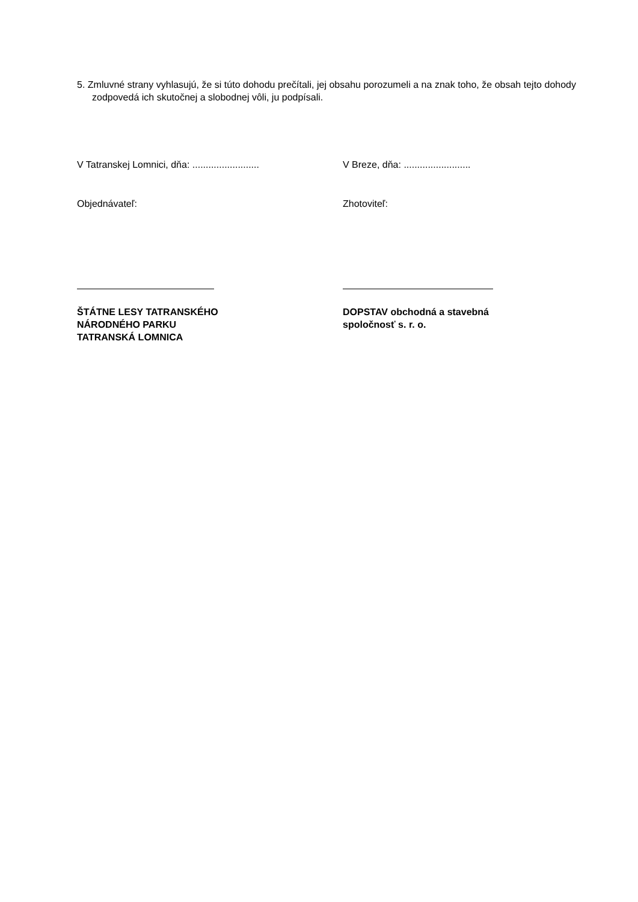5. Zmluvné strany vyhlasujú, že si túto dohodu prečítali, jej obsahu porozumeli a na znak toho, že obsah tejto dohody zodpovedá ich skutočnej a slobodnej vôli, ju podpísali.
V Tatranskej Lomnici, dňa: .........................
V Breze, dňa: .........................
Objednávateľ: Zhotoviteľ:
ŠTÁTNE LESY TATRANSKÉHO
NÁRODNÉHO PARKU
TATRANSKÁ LOMNICA
DOPSTAV obchodná a stavebná
spoločnosť s. r. o.